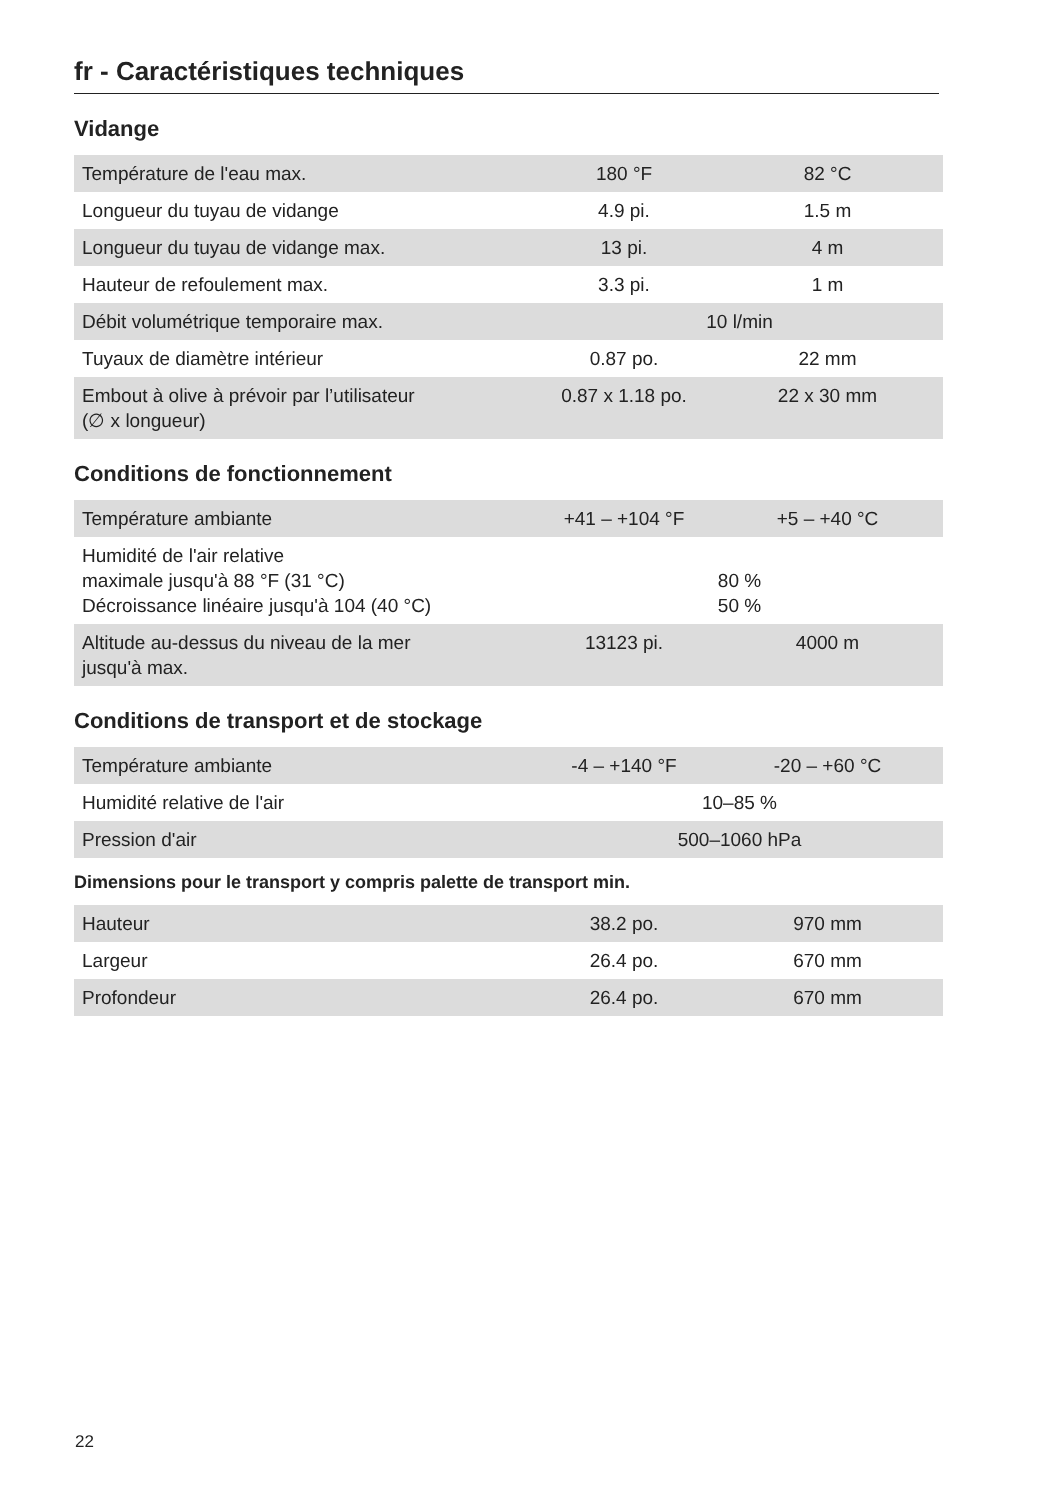fr - Caractéristiques techniques
Vidange
| Température de l'eau max. | 180 °F | 82 °C |
| Longueur du tuyau de vidange | 4.9 pi. | 1.5 m |
| Longueur du tuyau de vidange max. | 13 pi. | 4 m |
| Hauteur de refoulement max. | 3.3 pi. | 1 m |
| Débit volumétrique temporaire max. | 10 l/min | |
| Tuyaux de diamètre intérieur | 0.87 po. | 22 mm |
| Embout à olive à prévoir par l’utilisateur (∅ x longueur) | 0.87 x 1.18 po. | 22 x 30 mm |
Conditions de fonctionnement
| Température ambiante | +41 – +104 °F | +5 – +40 °C |
| Humidité de l'air relative maximale jusqu'à 88 °F (31 °C) Décroissance linéaire jusqu'à 104 (40 °C) | 80 % 50 % | |
| Altitude au-dessus du niveau de la mer jusqu'à max. | 13123 pi. | 4000 m |
Conditions de transport et de stockage
| Température ambiante | -4 – +140 °F | -20 – +60 °C |
| Humidité relative de l'air | 10–85 % | |
| Pression d'air | 500–1060 hPa | |
Dimensions pour le transport y compris palette de transport min.
| Hauteur | 38.2 po. | 970 mm |
| Largeur | 26.4 po. | 670 mm |
| Profondeur | 26.4 po. | 670 mm |
22